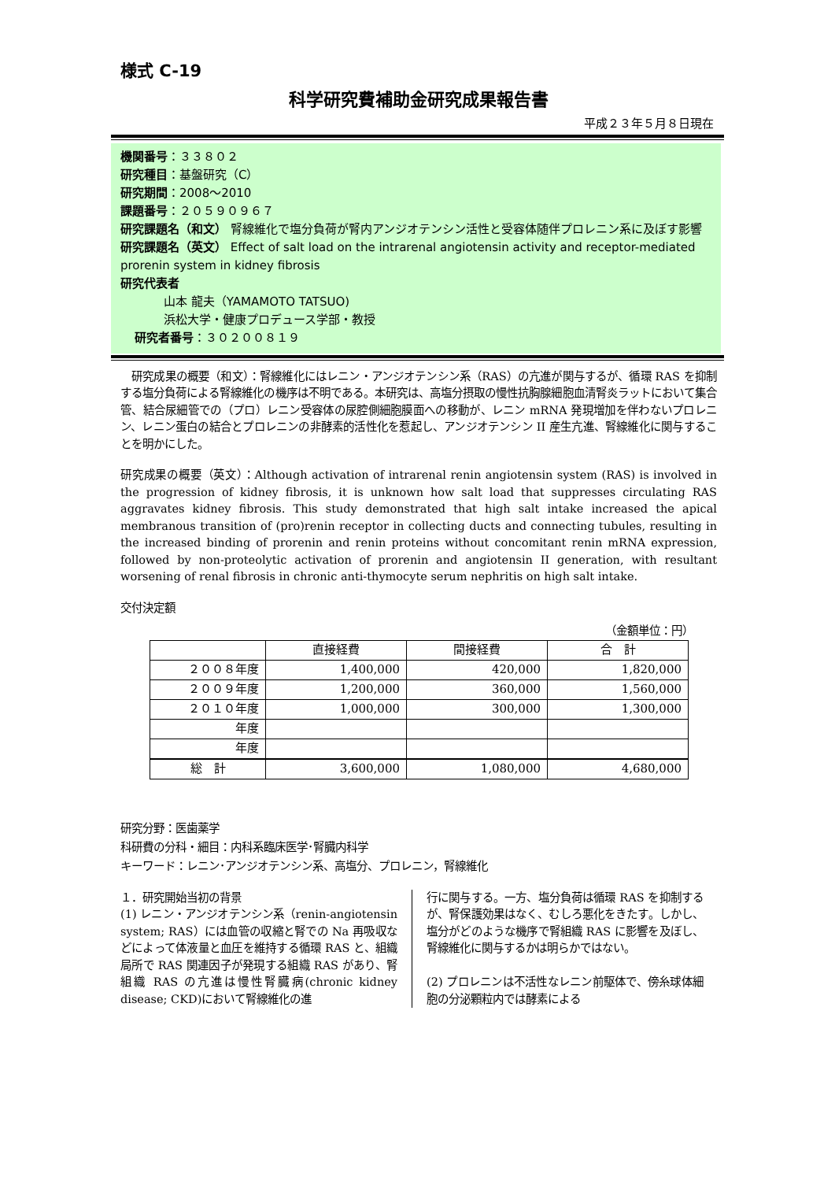様式 C-19
科学研究費補助金研究成果報告書
平成２３年５月８日現在
機関番号：３３８０２
研究種目：基盤研究（C）
研究期間：2008～2010
課題番号：２０５９０９６７
研究課題名（和文） 腎線維化で塩分負荷が腎内アンジオテンシン活性と受容体随伴プロレニン系に及ぼす影響
研究課題名（英文） Effect of salt load on the intrarenal angiotensin activity and receptor-mediated prorenin system in kidney fibrosis
研究代表者
山本 龍夫（YAMAMOTO TATSUO)
浜松大学・健康プロデュース学部・教授
研究者番号：３０２００８１９
　研究成果の概要（和文）：腎線維化にはレニン・アンジオテンシン系（RAS）の亢進が関与するが、循環 RAS を抑制する塩分負荷による腎線維化の機序は不明である。本研究は、高塩分摂取の慢性抗胸腺細胞血清腎炎ラットにおいて集合管、結合尿細管での（プロ）レニン受容体の尿腔側細胞膜面への移動が、レニン mRNA 発現増加を伴わないプロレニン、レニン蛋白の結合とプロレニンの非酵素的活性化を惹起し、アンジオテンシン II 産生亢進、腎線維化に関与することを明かにした。
研究成果の概要（英文）：Although activation of intrarenal renin angiotensin system (RAS) is involved in the progression of kidney fibrosis, it is unknown how salt load that suppresses circulating RAS aggravates kidney fibrosis. This study demonstrated that high salt intake increased the apical membranous transition of (pro)renin receptor in collecting ducts and connecting tubules, resulting in the increased binding of prorenin and renin proteins without concomitant renin mRNA expression, followed by non-proteolytic activation of prorenin and angiotensin II generation, with resultant worsening of renal fibrosis in chronic anti-thymocyte serum nephritis on high salt intake.
交付決定額
（金額単位：円）
| | 直接経費 | 間接経費 | 合 計 |
| --- | --- | --- | --- |
| ２００８年度 | 1,400,000 | 420,000 | 1,820,000 |
| ２００９年度 | 1,200,000 | 360,000 | 1,560,000 |
| ２０１０年度 | 1,000,000 | 300,000 | 1,300,000 |
| 年度 | | | |
| 年度 | | | |
| 総 計 | 3,600,000 | 1,080,000 | 4,680,000 |
研究分野：医歯薬学
科研費の分科・細目：内科系臨床医学･腎臓内科学
キーワード：レニン･アンジオテンシン系、高塩分、プロレニン，腎線維化
１．研究開始当初の背景
(1) レニン・アンジオテンシン系（renin-angiotensin system; RAS）には血管の収縮と腎での Na 再吸収などによって体液量と血圧を維持する循環 RAS と、組織局所で RAS 関連因子が発現する組織 RAS があり、腎組織 RAS の亢進は慢性腎臓病(chronic kidney disease; CKD)において腎線維化の進
行に関与する。一方、塩分負荷は循環 RAS を抑制するが、腎保護効果はなく、むしろ悪化をきたす。しかし、塩分がどのような機序で腎組織 RAS に影響を及ぼし、腎線維化に関与するかは明らかではない。
(2) プロレニンは不活性なレニン前駆体で、傍糸球体細胞の分泌顆粒内では酵素による